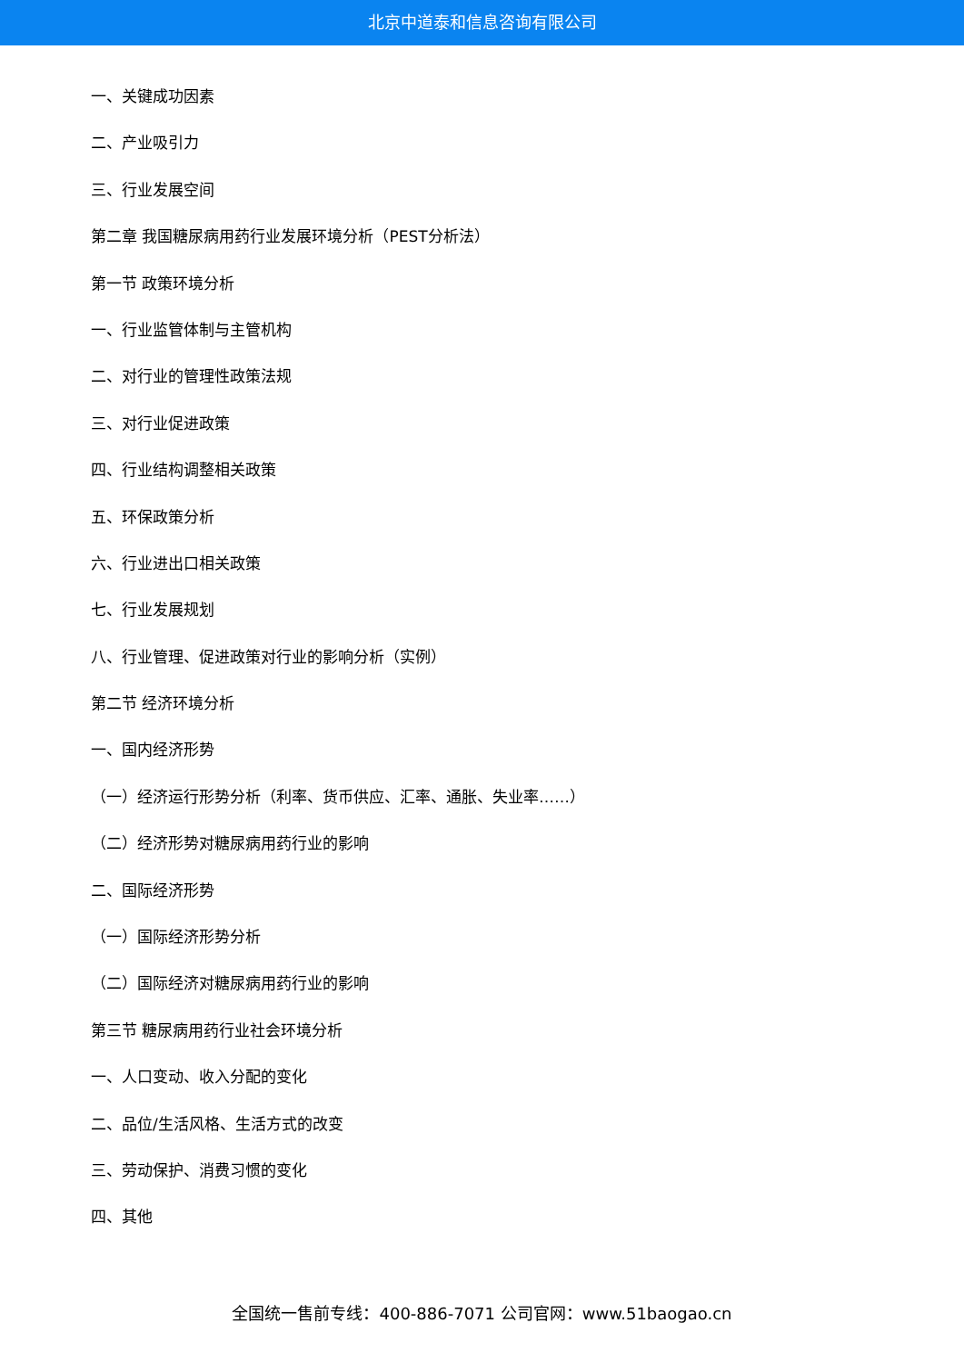北京中道泰和信息咨询有限公司
一、关键成功因素
二、产业吸引力
三、行业发展空间
第二章 我国糖尿病用药行业发展环境分析（PEST分析法）
第一节 政策环境分析
一、行业监管体制与主管机构
二、对行业的管理性政策法规
三、对行业促进政策
四、行业结构调整相关政策
五、环保政策分析
六、行业进出口相关政策
七、行业发展规划
八、行业管理、促进政策对行业的影响分析（实例）
第二节 经济环境分析
一、国内经济形势
（一）经济运行形势分析（利率、货币供应、汇率、通胀、失业率……）
（二）经济形势对糖尿病用药行业的影响
二、国际经济形势
（一）国际经济形势分析
（二）国际经济对糖尿病用药行业的影响
第三节 糖尿病用药行业社会环境分析
一、人口变动、收入分配的变化
二、品位/生活风格、生活方式的改变
三、劳动保护、消费习惯的变化
四、其他
全国统一售前专线：400-886-7071 公司官网：www.51baogao.cn